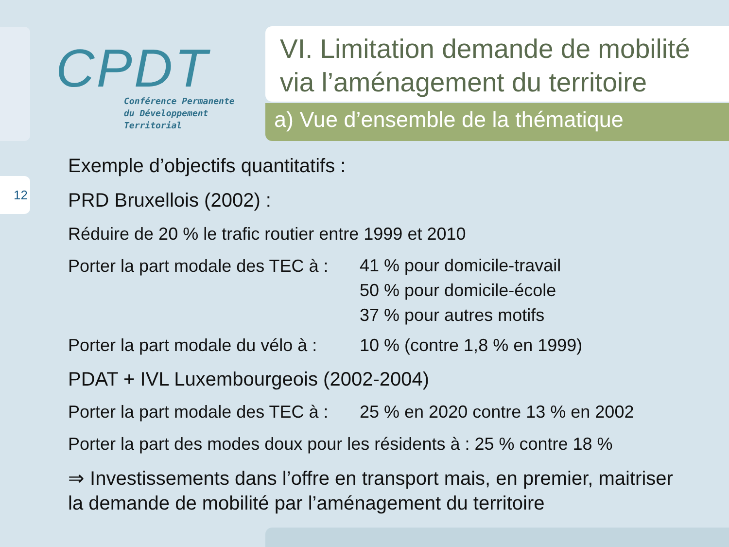12
CPDT
Conférence Permanente
du Développement
Territorial
VI. Limitation demande de mobilité via l’aménagement du territoire
a) Vue d’ensemble de la thématique
Exemple d’objectifs quantitatifs :
PRD Bruxellois (2002) :
Réduire de 20 % le trafic routier entre 1999 et 2010
Porter la part modale des TEC à :
41 % pour domicile-travail
50 % pour domicile-école
37 % pour autres motifs
Porter la part modale du vélo à :
10 % (contre 1,8 % en 1999)
PDAT + IVL Luxembourgeois (2002-2004)
Porter la part modale des TEC à :
25 % en 2020 contre 13 % en 2002
Porter la part des modes doux pour les résidents à : 25 % contre 18 %
⇒ Investissements dans l’offre en transport mais, en premier, maitriser la demande de mobilité par l’aménagement du territoire